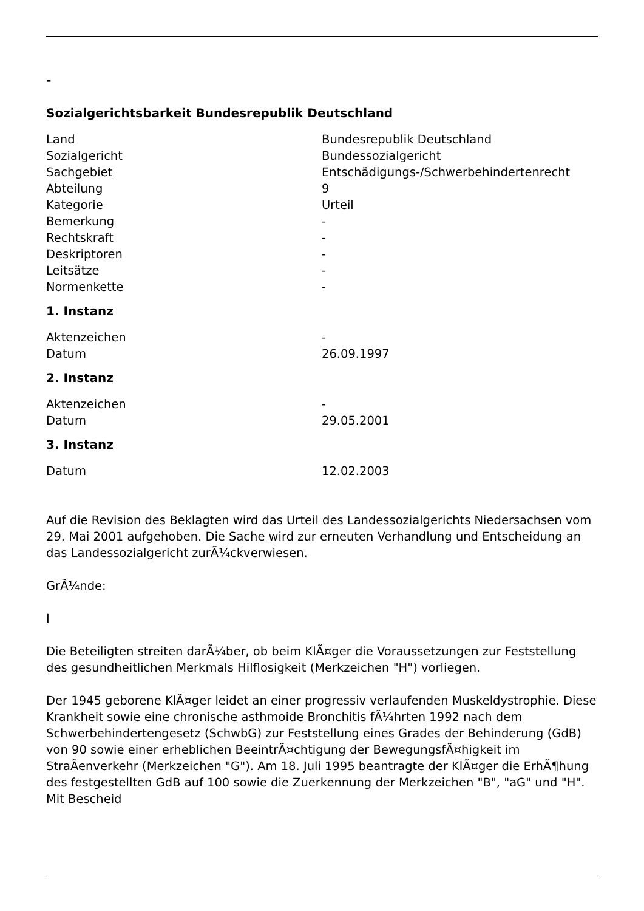-
Sozialgerichtsbarkeit Bundesrepublik Deutschland
| Land | Bundesrepublik Deutschland |
| Sozialgericht | Bundessozialgericht |
| Sachgebiet | Entschädigungs-/Schwerbehindertenrecht |
| Abteilung | 9 |
| Kategorie | Urteil |
| Bemerkung | - |
| Rechtskraft | - |
| Deskriptoren | - |
| Leitsätze | - |
| Normenkette | - |
1. Instanz
| Aktenzeichen | - |
| Datum | 26.09.1997 |
2. Instanz
| Aktenzeichen | - |
| Datum | 29.05.2001 |
3. Instanz
| Datum | 12.02.2003 |
Auf die Revision des Beklagten wird das Urteil des Landessozialgerichts Niedersachsen vom 29. Mai 2001 aufgehoben. Die Sache wird zur erneuten Verhandlung und Entscheidung an das Landessozialgericht zurÃ¼ckverwiesen.
GrÃ¼nde:
I
Die Beteiligten streiten darÃ¼ber, ob beim KlÃ¤ger die Voraussetzungen zur Feststellung des gesundheitlichen Merkmals Hilflosigkeit (Merkzeichen "H") vorliegen.
Der 1945 geborene KlÃ¤ger leidet an einer progressiv verlaufenden Muskeldystrophie. Diese Krankheit sowie eine chronische asthmoide Bronchitis fÃ¼hrten 1992 nach dem Schwerbehindertengesetz (SchwbG) zur Feststellung eines Grades der Behinderung (GdB) von 90 sowie einer erheblichen BeeintrÃ¤chtigung der BewegungsfÃ¤higkeit im StraÃenverkehr (Merkzeichen "G"). Am 18. Juli 1995 beantragte der KlÃ¤ger die ErhÃ¶hung des festgestellten GdB auf 100 sowie die Zuerkennung der Merkzeichen "B", "aG" und "H". Mit Bescheid